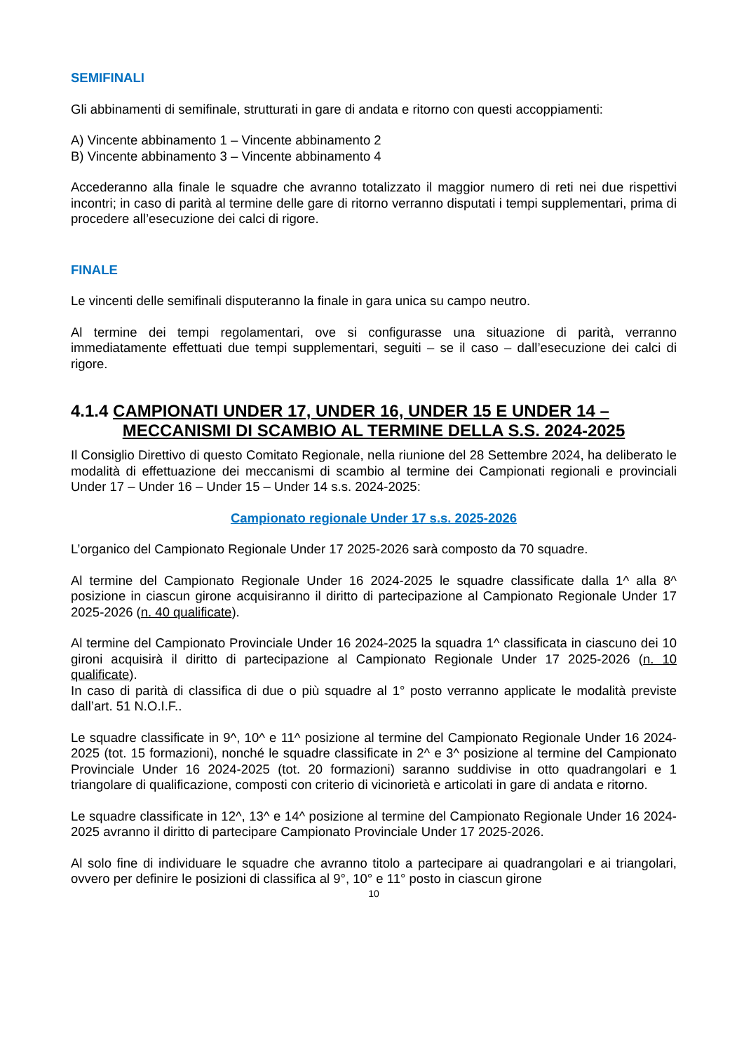SEMIFINALI
Gli abbinamenti di semifinale, strutturati in gare di andata e ritorno con questi accoppiamenti:
A) Vincente abbinamento 1 – Vincente abbinamento 2
B) Vincente abbinamento 3 – Vincente abbinamento 4
Accederanno alla finale le squadre che avranno totalizzato il maggior numero di reti nei due rispettivi incontri; in caso di parità al termine delle gare di ritorno verranno disputati i tempi supplementari, prima di procedere all’esecuzione dei calci di rigore.
FINALE
Le vincenti delle semifinali disputeranno la finale in gara unica su campo neutro.
Al termine dei tempi regolamentari, ove si configurasse una situazione di parità, verranno immediatamente effettuati due tempi supplementari, seguiti – se il caso – dall’esecuzione dei calci di rigore.
4.1.4 CAMPIONATI UNDER 17, UNDER 16, UNDER 15 E UNDER 14 –
MECCANISMI DI SCAMBIO AL TERMINE DELLA S.S. 2024-2025
Il Consiglio Direttivo di questo Comitato Regionale, nella riunione del 28 Settembre 2024, ha deliberato le modalità di effettuazione dei meccanismi di scambio al termine dei Campionati regionali e provinciali Under 17 – Under 16 – Under 15 – Under 14 s.s. 2024-2025:
Campionato regionale Under 17 s.s. 2025-2026
L’organico del Campionato Regionale Under 17 2025-2026 sarà composto da 70 squadre.
Al termine del Campionato Regionale Under 16 2024-2025 le squadre classificate dalla 1^ alla 8^ posizione in ciascun girone acquisiranno il diritto di partecipazione al Campionato Regionale Under 17 2025-2026 (n. 40 qualificate).
Al termine del Campionato Provinciale Under 16 2024-2025 la squadra 1^ classificata in ciascuno dei 10 gironi acquisirà il diritto di partecipazione al Campionato Regionale Under 17 2025-2026 (n. 10 qualificate).
In caso di parità di classifica di due o più squadre al 1° posto verranno applicate le modalità previste dall’art. 51 N.O.I.F..
Le squadre classificate in 9^, 10^ e 11^ posizione al termine del Campionato Regionale Under 16 2024-2025 (tot. 15 formazioni), nonché le squadre classificate in 2^ e 3^ posizione al termine del Campionato Provinciale Under 16 2024-2025 (tot. 20 formazioni) saranno suddivise in otto quadrangolari e 1 triangolare di qualificazione, composti con criterio di vicinorietà e articolati in gare di andata e ritorno.
Le squadre classificate in 12^, 13^ e 14^ posizione al termine del Campionato Regionale Under 16 2024-2025 avranno il diritto di partecipare Campionato Provinciale Under 17 2025-2026.
Al solo fine di individuare le squadre che avranno titolo a partecipare ai quadrangolari e ai triangolari, ovvero per definire le posizioni di classifica al 9°, 10° e 11° posto in ciascun girone
10